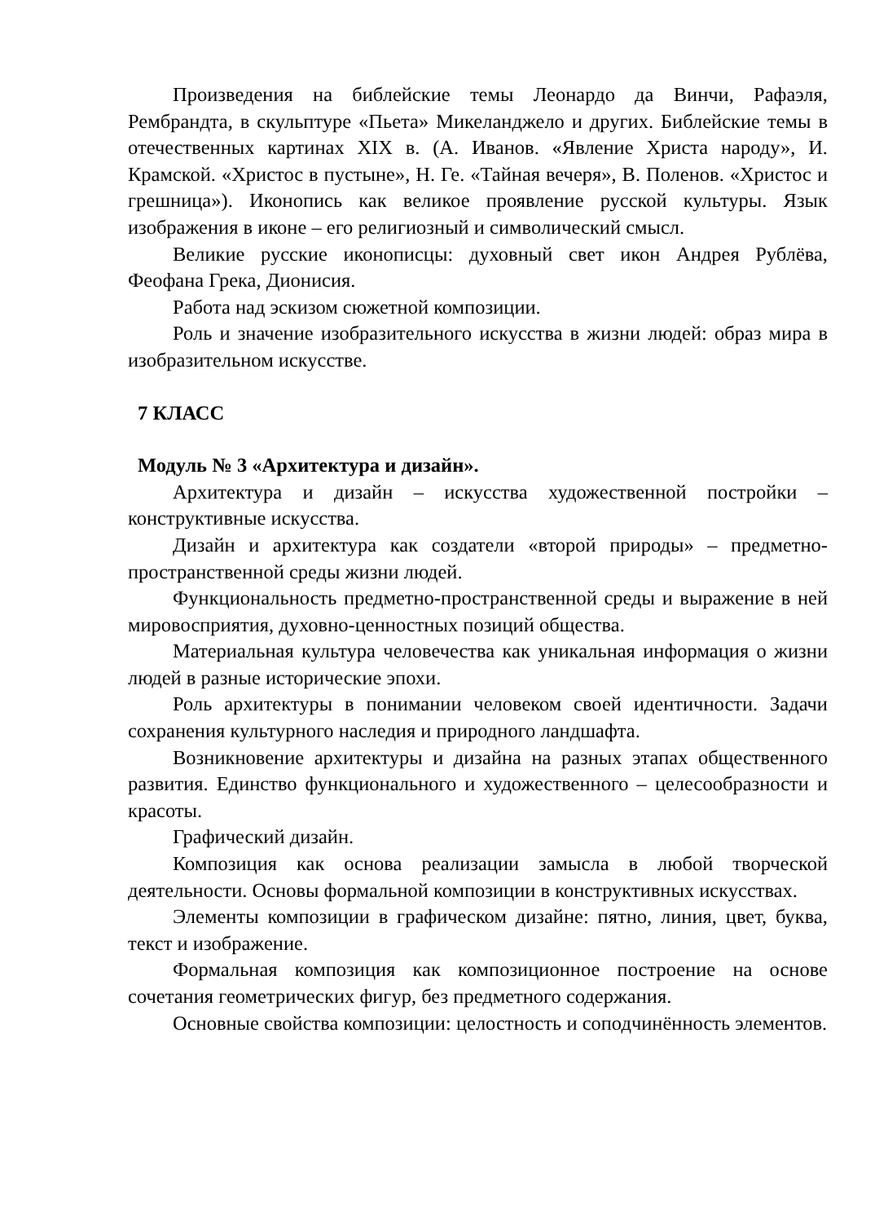Произведения на библейские темы Леонардо да Винчи, Рафаэля, Рембрандта, в скульптуре «Пьета» Микеланджело и других. Библейские темы в отечественных картинах XIX в. (А. Иванов. «Явление Христа народу», И. Крамской. «Христос в пустыне», Н. Ге. «Тайная вечеря», В. Поленов. «Христос и грешница»). Иконопись как великое проявление русской культуры. Язык изображения в иконе – его религиозный и символический смысл.
Великие русские иконописцы: духовный свет икон Андрея Рублёва, Феофана Грека, Дионисия.
Работа над эскизом сюжетной композиции.
Роль и значение изобразительного искусства в жизни людей: образ мира в изобразительном искусстве.
7 КЛАСС
Модуль № 3 «Архитектура и дизайн».
Архитектура и дизайн – искусства художественной постройки – конструктивные искусства.
Дизайн и архитектура как создатели «второй природы» – предметно-пространственной среды жизни людей.
Функциональность предметно-пространственной среды и выражение в ней мировосприятия, духовно-ценностных позиций общества.
Материальная культура человечества как уникальная информация о жизни людей в разные исторические эпохи.
Роль архитектуры в понимании человеком своей идентичности. Задачи сохранения культурного наследия и природного ландшафта.
Возникновение архитектуры и дизайна на разных этапах общественного развития. Единство функционального и художественного – целесообразности и красоты.
Графический дизайн.
Композиция как основа реализации замысла в любой творческой деятельности. Основы формальной композиции в конструктивных искусствах.
Элементы композиции в графическом дизайне: пятно, линия, цвет, буква, текст и изображение.
Формальная композиция как композиционное построение на основе сочетания геометрических фигур, без предметного содержания.
Основные свойства композиции: целостность и соподчинённость элементов.